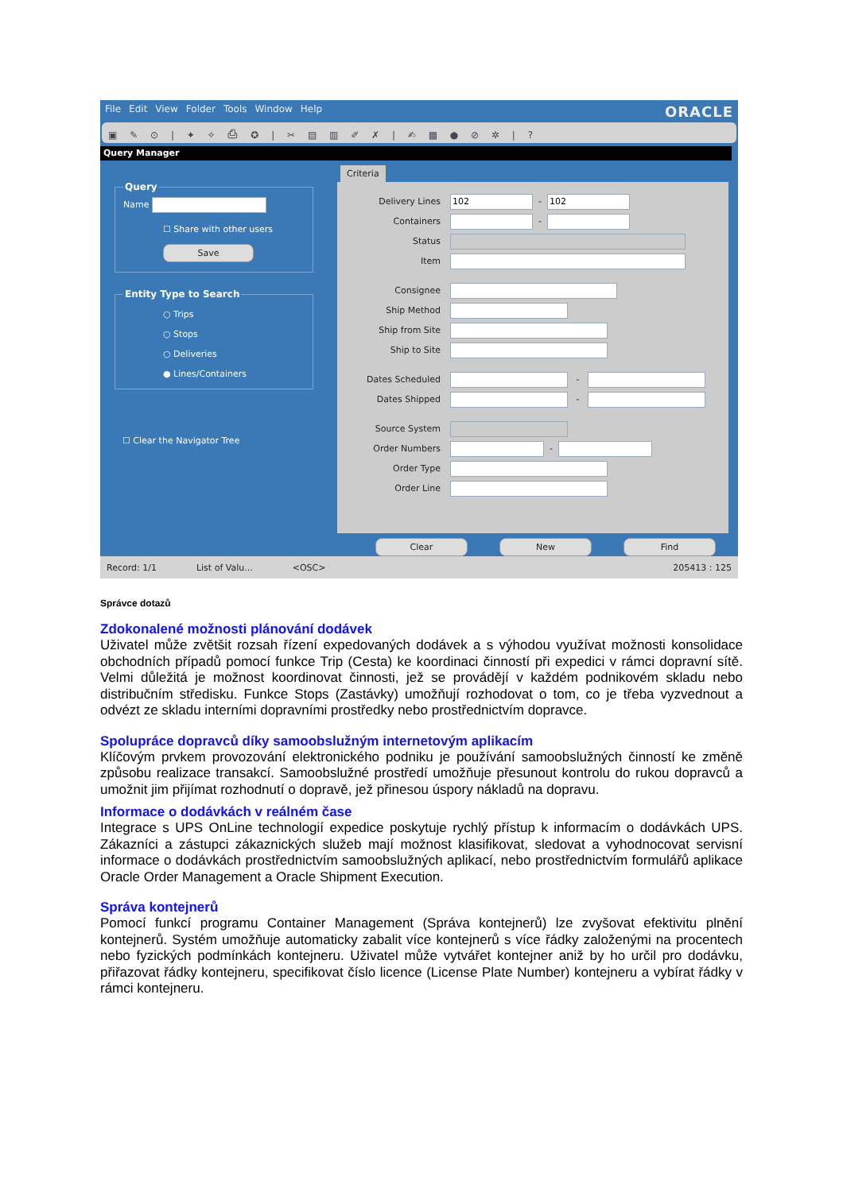File Edit View Folder Tools Window Help ORACLE
▣ ✎ ⊙ | ✦ ✧ ⎙ ✪ | ✂ ▤ ▥ ✐ ✗ | ✍ ▦ ● ⊘ ✲ | ?
Query Manager
Query
Name
☐ Share with other users
Save
Entity Type to Search
○ Trips
○ Stops
○ Deliveries
● Lines/Containers
☐ Clear the Navigator Tree
Criteria
Delivery Lines 102 - 102
Containers -
Status
Item
Consignee
Ship Method
Ship from Site
Ship to Site
Dates Scheduled -
Dates Shipped -
Source System
Order Numbers -
Order Type
Order Line
Clear New Find
Record: 1/1 List of Valu... <OSC> 205413 : 125
Správce dotazů
Zdokonalené možnosti plánování dodávek
Uživatel může zvětšit rozsah řízení expedovaných dodávek a s výhodou využívat možnosti konsolidace obchodních případů pomocí funkce Trip (Cesta) ke koordinaci činností při expedici v rámci dopravní sítě. Velmi důležitá je možnost koordinovat činnosti, jež se provádějí v každém podnikovém skladu nebo distribučním středisku. Funkce Stops (Zastávky) umožňují rozhodovat o tom, co je třeba vyzvednout a odvézt ze skladu interními dopravními prostředky nebo prostřednictvím dopravce.
Spolupráce dopravců díky samoobslužným internetovým aplikacím
Klíčovým prvkem provozování elektronického podniku je používání samoobslužných činností ke změně způsobu realizace transakcí. Samoobslužné prostředí umožňuje přesunout kontrolu do rukou dopravců a umožnit jim přijímat rozhodnutí o dopravě, jež přinesou úspory nákladů na dopravu.
Informace o dodávkách v reálném čase
Integrace s UPS OnLine technologií expedice poskytuje rychlý přístup k informacím o dodávkách UPS. Zákazníci a zástupci zákaznických služeb mají možnost klasifikovat, sledovat a vyhodnocovat servisní informace o dodávkách prostřednictvím samoobslužných aplikací, nebo prostřednictvím formulářů aplikace Oracle Order Management a Oracle Shipment Execution.
Správa kontejnerů
Pomocí funkcí programu Container Management (Správa kontejnerů) lze zvyšovat efektivitu plnění kontejnerů. Systém umožňuje automaticky zabalit více kontejnerů s více řádky založenými na procentech nebo fyzických podmínkách kontejneru. Uživatel může vytvářet kontejner aniž by ho určil pro dodávku, přiřazovat řádky kontejneru, specifikovat číslo licence (License Plate Number) kontejneru a vybírat řádky v rámci kontejneru.